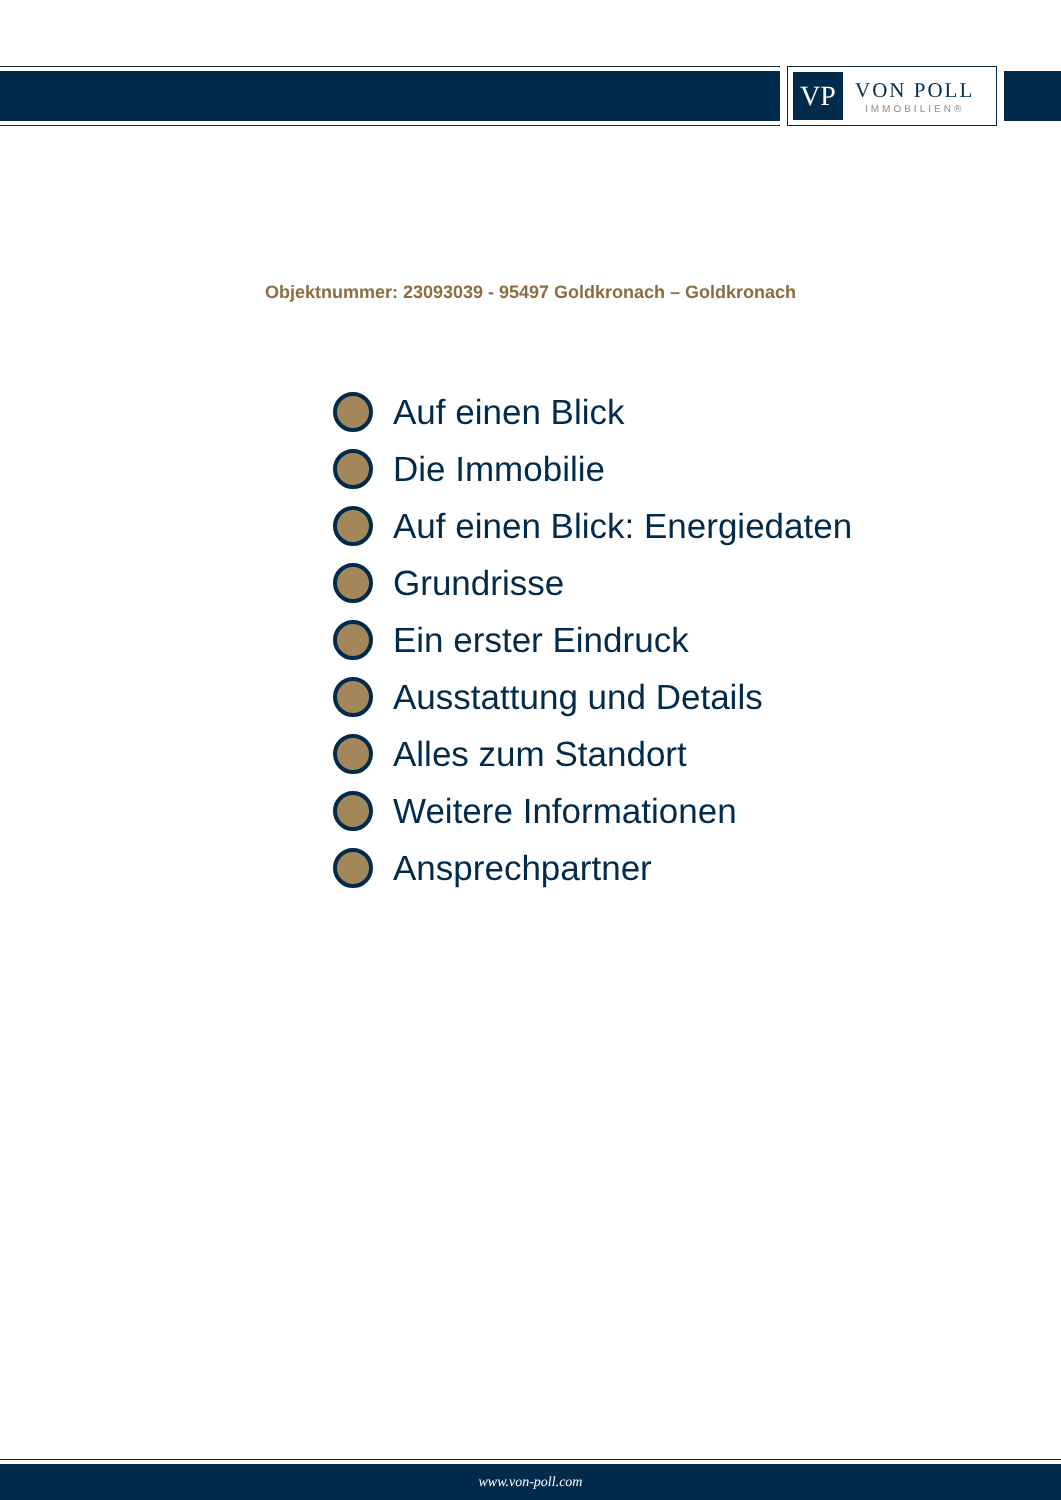VP
VON POLL
IMMOBILIEN®
Objektnummer: 23093039 - 95497 Goldkronach – Goldkronach
Auf einen Blick
Die Immobilie
Auf einen Blick: Energiedaten
Grundrisse
Ein erster Eindruck
Ausstattung und Details
Alles zum Standort
Weitere Informationen
Ansprechpartner
www.von-poll.com